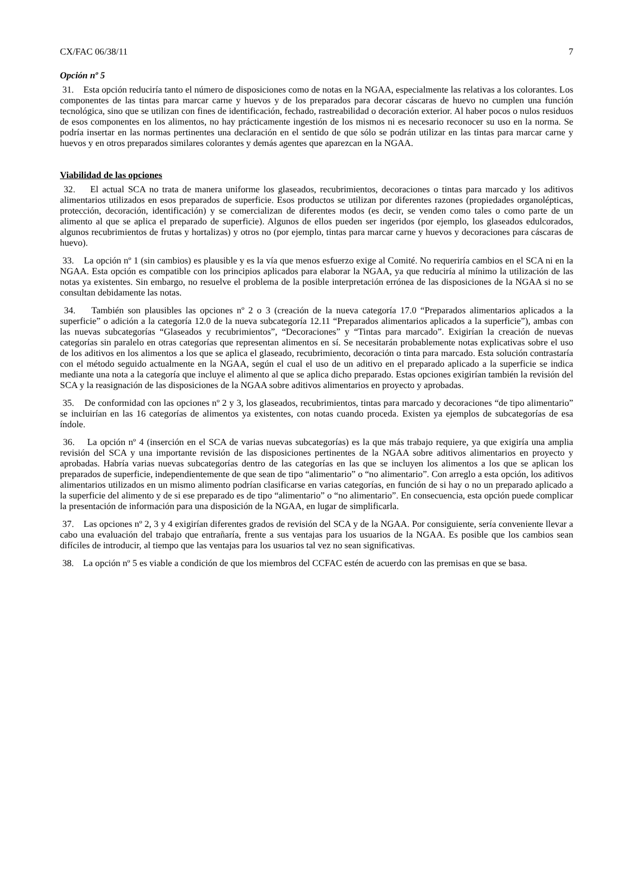CX/FAC 06/38/11 7
Opción nº 5
31. Esta opción reduciría tanto el número de disposiciones como de notas en la NGAA, especialmente las relativas a los colorantes. Los componentes de las tintas para marcar carne y huevos y de los preparados para decorar cáscaras de huevo no cumplen una función tecnológica, sino que se utilizan con fines de identificación, fechado, rastreabilidad o decoración exterior. Al haber pocos o nulos residuos de esos componentes en los alimentos, no hay prácticamente ingestión de los mismos ni es necesario reconocer su uso en la norma. Se podría insertar en las normas pertinentes una declaración en el sentido de que sólo se podrán utilizar en las tintas para marcar carne y huevos y en otros preparados similares colorantes y demás agentes que aparezcan en la NGAA.
Viabilidad de las opciones
32. El actual SCA no trata de manera uniforme los glaseados, recubrimientos, decoraciones o tintas para marcado y los aditivos alimentarios utilizados en esos preparados de superficie. Esos productos se utilizan por diferentes razones (propiedades organolépticas, protección, decoración, identificación) y se comercializan de diferentes modos (es decir, se venden como tales o como parte de un alimento al que se aplica el preparado de superficie). Algunos de ellos pueden ser ingeridos (por ejemplo, los glaseados edulcorados, algunos recubrimientos de frutas y hortalizas) y otros no (por ejemplo, tintas para marcar carne y huevos y decoraciones para cáscaras de huevo).
33. La opción nº 1 (sin cambios) es plausible y es la vía que menos esfuerzo exige al Comité. No requeriría cambios en el SCA ni en la NGAA. Esta opción es compatible con los principios aplicados para elaborar la NGAA, ya que reduciría al mínimo la utilización de las notas ya existentes. Sin embargo, no resuelve el problema de la posible interpretación errónea de las disposiciones de la NGAA si no se consultan debidamente las notas.
34. También son plausibles las opciones nº 2 o 3 (creación de la nueva categoría 17.0 “Preparados alimentarios aplicados a la superficie” o adición a la categoría 12.0 de la nueva subcategoría 12.11 “Preparados alimentarios aplicados a la superficie”), ambas con las nuevas subcategorías “Glaseados y recubrimientos”, “Decoraciones” y “Tintas para marcado”. Exigirían la creación de nuevas categorías sin paralelo en otras categorías que representan alimentos en sí. Se necesitarán probablemente notas explicativas sobre el uso de los aditivos en los alimentos a los que se aplica el glaseado, recubrimiento, decoración o tinta para marcado. Esta solución contrastaría con el método seguido actualmente en la NGAA, según el cual el uso de un aditivo en el preparado aplicado a la superficie se indica mediante una nota a la categoría que incluye el alimento al que se aplica dicho preparado. Estas opciones exigirían también la revisión del SCA y la reasignación de las disposiciones de la NGAA sobre aditivos alimentarios en proyecto y aprobadas.
35. De conformidad con las opciones nº 2 y 3, los glaseados, recubrimientos, tintas para marcado y decoraciones “de tipo alimentario” se incluirían en las 16 categorías de alimentos ya existentes, con notas cuando proceda. Existen ya ejemplos de subcategorías de esa índole.
36. La opción nº 4 (inserción en el SCA de varias nuevas subcategorías) es la que más trabajo requiere, ya que exigiría una amplia revisión del SCA y una importante revisión de las disposiciones pertinentes de la NGAA sobre aditivos alimentarios en proyecto y aprobadas. Habría varias nuevas subcategorías dentro de las categorías en las que se incluyen los alimentos a los que se aplican los preparados de superficie, independientemente de que sean de tipo “alimentario” o “no alimentario”. Con arreglo a esta opción, los aditivos alimentarios utilizados en un mismo alimento podrían clasificarse en varias categorías, en función de si hay o no un preparado aplicado a la superficie del alimento y de si ese preparado es de tipo “alimentario” o “no alimentario”. En consecuencia, esta opción puede complicar la presentación de información para una disposición de la NGAA, en lugar de simplificarla.
37. Las opciones nº 2, 3 y 4 exigirían diferentes grados de revisión del SCA y de la NGAA. Por consiguiente, sería conveniente llevar a cabo una evaluación del trabajo que entrañaría, frente a sus ventajas para los usuarios de la NGAA. Es posible que los cambios sean difíciles de introducir, al tiempo que las ventajas para los usuarios tal vez no sean significativas.
38. La opción nº 5 es viable a condición de que los miembros del CCFAC estén de acuerdo con las premisas en que se basa.